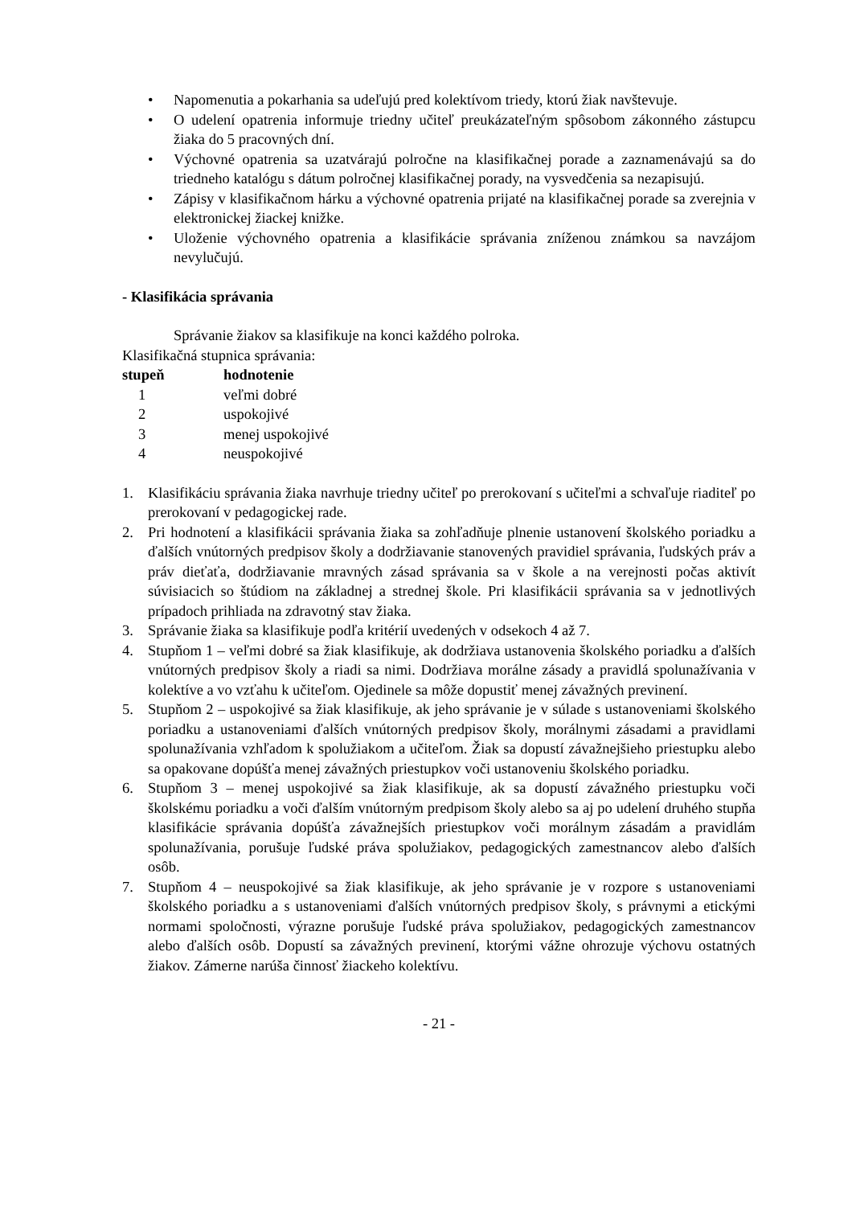• Napomenutia a pokarhania sa udeľujú pred kolektívom triedy, ktorú žiak navštevuje.
• O udelení opatrenia informuje triedny učiteľ preukázateľným spôsobom zákonného zástupcu žiaka do 5 pracovných dní.
• Výchovné opatrenia sa uzatvárajú polročne na klasifikačnej porade a zaznamenávajú sa do triedneho katalógu s dátum polročnej klasifikačnej porady, na vysvedčenia sa nezapisujú.
• Zápisy v klasifikačnom hárku a výchovné opatrenia prijaté na klasifikačnej porade sa zverejnia v elektronickej žiackej knižke.
• Uloženie výchovného opatrenia a klasifikácie správania zníženou známkou sa navzájom nevylučujú.
- Klasifikácia správania
Správanie žiakov sa klasifikuje na konci každého polroka.
Klasifikačná stupnica správania:
| stupeň | hodnotenie |
| --- | --- |
| 1 | veľmi dobré |
| 2 | uspokojivé |
| 3 | menej uspokojivé |
| 4 | neuspokojivé |
1. Klasifikáciu správania žiaka navrhuje triedny učiteľ po prerokovaní s učiteľmi a schvaľuje riaditeľ po prerokovaní v pedagogickej rade.
2. Pri hodnotení a klasifikácii správania žiaka sa zohľadňuje plnenie ustanovení školského poriadku a ďalších vnútorných predpisov školy a dodržiavanie stanovených pravidiel správania, ľudských práv a práv dieťaťa, dodržiavanie mravných zásad správania sa v škole a na verejnosti počas aktivít súvisiacich so štúdiom na základnej a strednej škole. Pri klasifikácii správania sa v jednotlivých prípadoch prihliada na zdravotný stav žiaka.
3. Správanie žiaka sa klasifikuje podľa kritérií uvedených v odsekoch 4 až 7.
4. Stupňom 1 – veľmi dobré sa žiak klasifikuje, ak dodržiava ustanovenia školského poriadku a ďalších vnútorných predpisov školy a riadi sa nimi. Dodržiava morálne zásady a pravidlá spolunažívania v kolektíve a vo vzťahu k učiteľom. Ojedinele sa môže dopustiť menej závažných previnení.
5. Stupňom 2 – uspokojivé sa žiak klasifikuje, ak jeho správanie je v súlade s ustanoveniami školského poriadku a ustanoveniami ďalších vnútorných predpisov školy, morálnymi zásadami a pravidlami spolunažívania vzhľadom k spolužiakom a učiteľom. Žiak sa dopustí závažnejšieho priestupku alebo sa opakovane dopúšťa menej závažných priestupkov voči ustanoveniu školského poriadku.
6. Stupňom 3 – menej uspokojivé sa žiak klasifikuje, ak sa dopustí závažného priestupku voči školskému poriadku a voči ďalším vnútorným predpisom školy alebo sa aj po udelení druhého stupňa klasifikácie správania dopúšťa závažnejších priestupkov voči morálnym zásadám a pravidlám spolunažívania, porušuje ľudské práva spolužiakov, pedagogických zamestnancov alebo ďalších osôb.
7. Stupňom 4 – neuspokojivé sa žiak klasifikuje, ak jeho správanie je v rozpore s ustanoveniami školského poriadku a s ustanoveniami ďalších vnútorných predpisov školy, s právnymi a etickými normami spoločnosti, výrazne porušuje ľudské práva spolužiakov, pedagogických zamestnancov alebo ďalších osôb. Dopustí sa závažných previnení, ktorými vážne ohrozuje výchovu ostatných žiakov. Zámerne narúša činnosť žiackeho kolektívu.
- 21 -